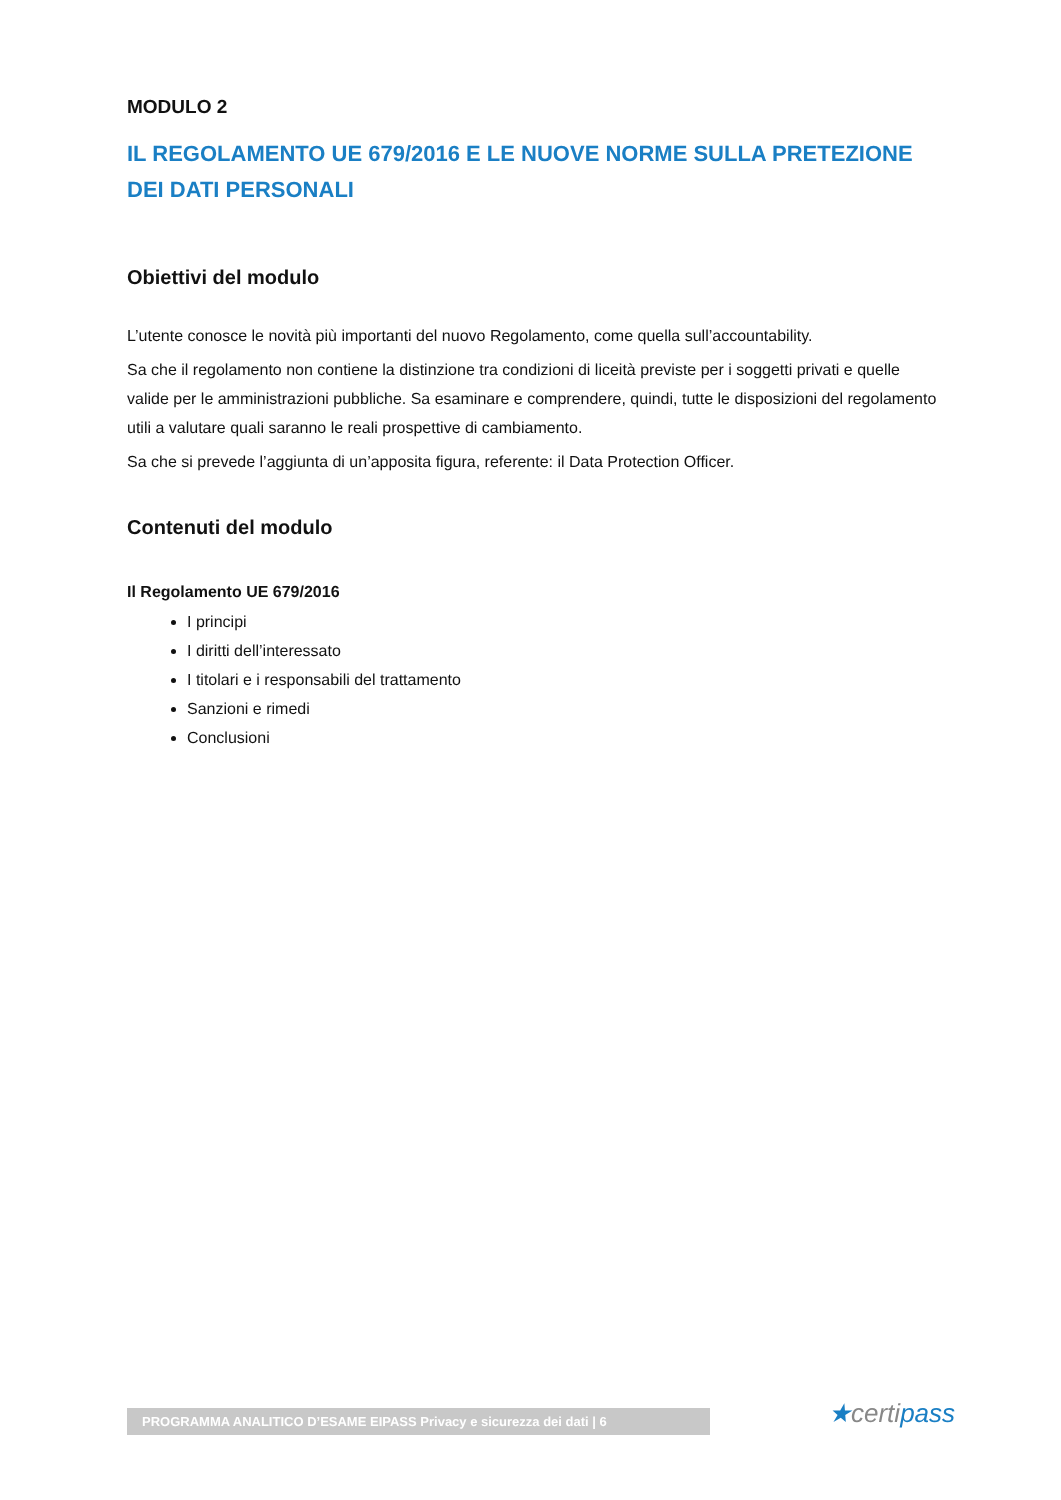MODULO 2
IL REGOLAMENTO UE 679/2016 E LE NUOVE NORME SULLA PRETEZIONE DEI DATI PERSONALI
Obiettivi del modulo
L’utente conosce le novità più importanti del nuovo Regolamento, come quella sull’accountability.
Sa che il regolamento non contiene la distinzione tra condizioni di liceità previste per i soggetti privati e quelle valide per le amministrazioni pubbliche. Sa esaminare e comprendere, quindi, tutte le disposizioni del regolamento utili a valutare quali saranno le reali prospettive di cambiamento.
Sa che si prevede l’aggiunta di un’apposita figura, referente: il Data Protection Officer.
Contenuti del modulo
Il Regolamento UE 679/2016
I principi
I diritti dell’interessato
I titolari e i responsabili del trattamento
Sanzioni e rimedi
Conclusioni
PROGRAMMA ANALITICO D’ESAME EIPASS Privacy e sicurezza dei dati | 6 ★certipass